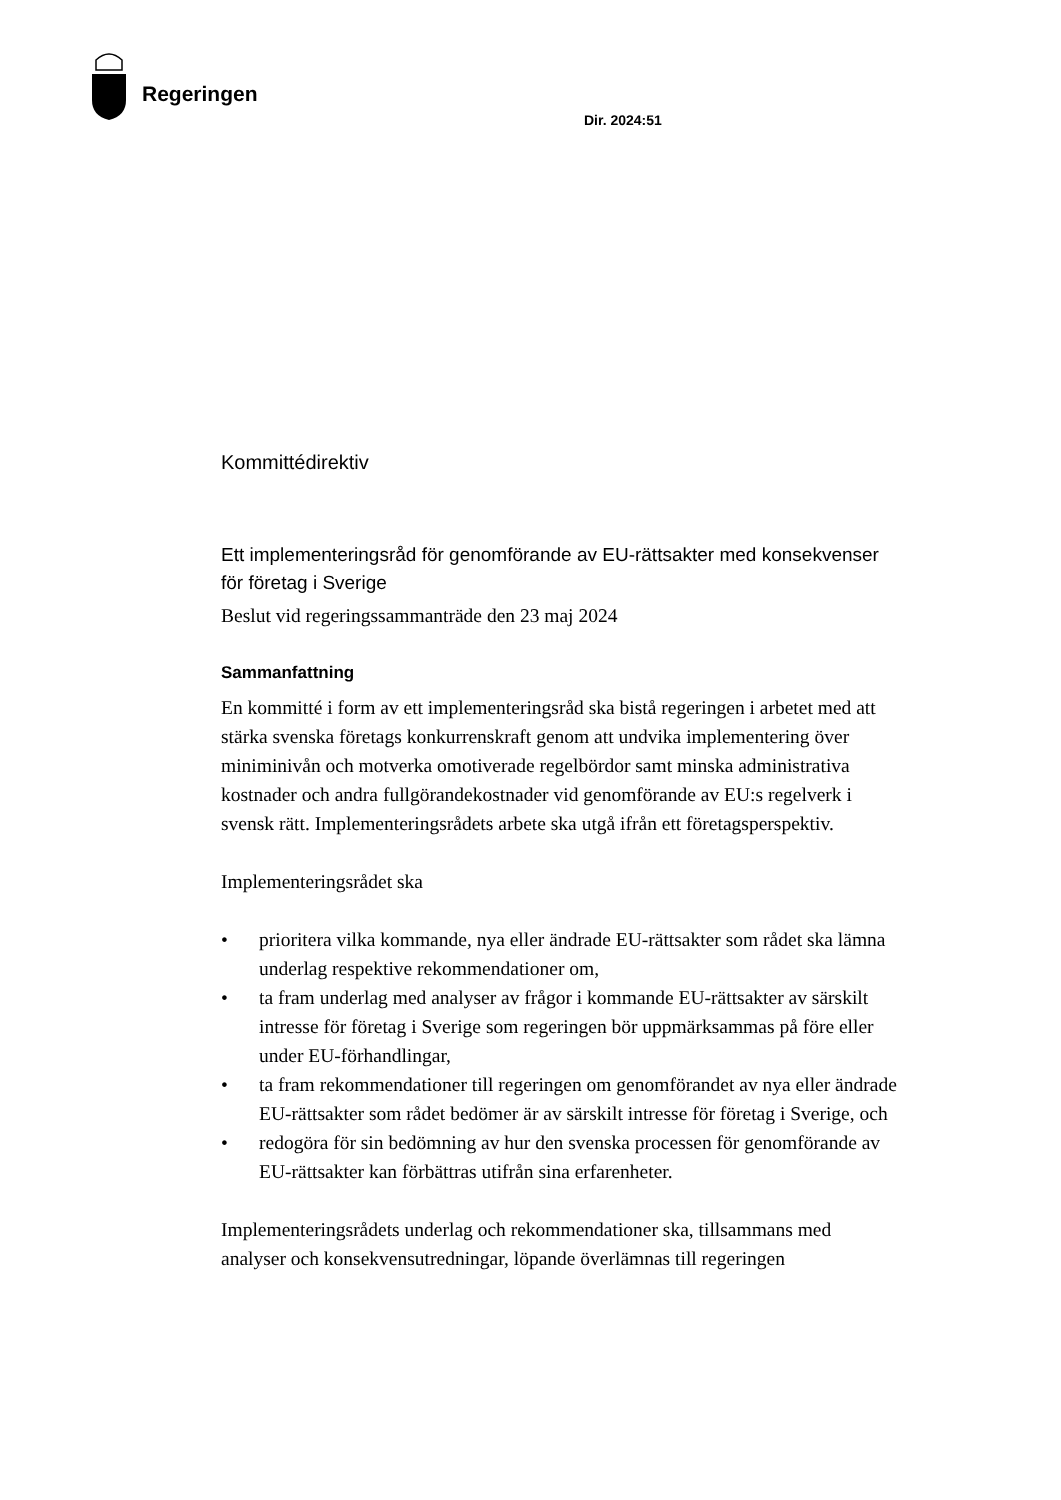Regeringen
Dir. 2024:51
Kommittédirektiv
Ett implementeringsråd för genomförande av EU-rättsakter med konsekvenser för företag i Sverige
Beslut vid regeringssammanträde den 23 maj 2024
Sammanfattning
En kommitté i form av ett implementeringsråd ska bistå regeringen i arbetet med att stärka svenska företags konkurrenskraft genom att undvika implementering över miniminivån och motverka omotiverade regelbördor samt minska administrativa kostnader och andra fullgörandekostnader vid genomförande av EU:s regelverk i svensk rätt. Implementeringsrådets arbete ska utgå ifrån ett företagsperspektiv.
Implementeringsrådet ska
• prioritera vilka kommande, nya eller ändrade EU-rättsakter som rådet ska lämna underlag respektive rekommendationer om,
• ta fram underlag med analyser av frågor i kommande EU-rättsakter av särskilt intresse för företag i Sverige som regeringen bör uppmärksammas på före eller under EU-förhandlingar,
• ta fram rekommendationer till regeringen om genomförandet av nya eller ändrade EU-rättsakter som rådet bedömer är av särskilt intresse för företag i Sverige, och
• redogöra för sin bedömning av hur den svenska processen för genomförande av EU-rättsakter kan förbättras utifrån sina erfarenheter.
Implementeringsrådets underlag och rekommendationer ska, tillsammans med analyser och konsekvensutredningar, löpande överlämnas till regeringen